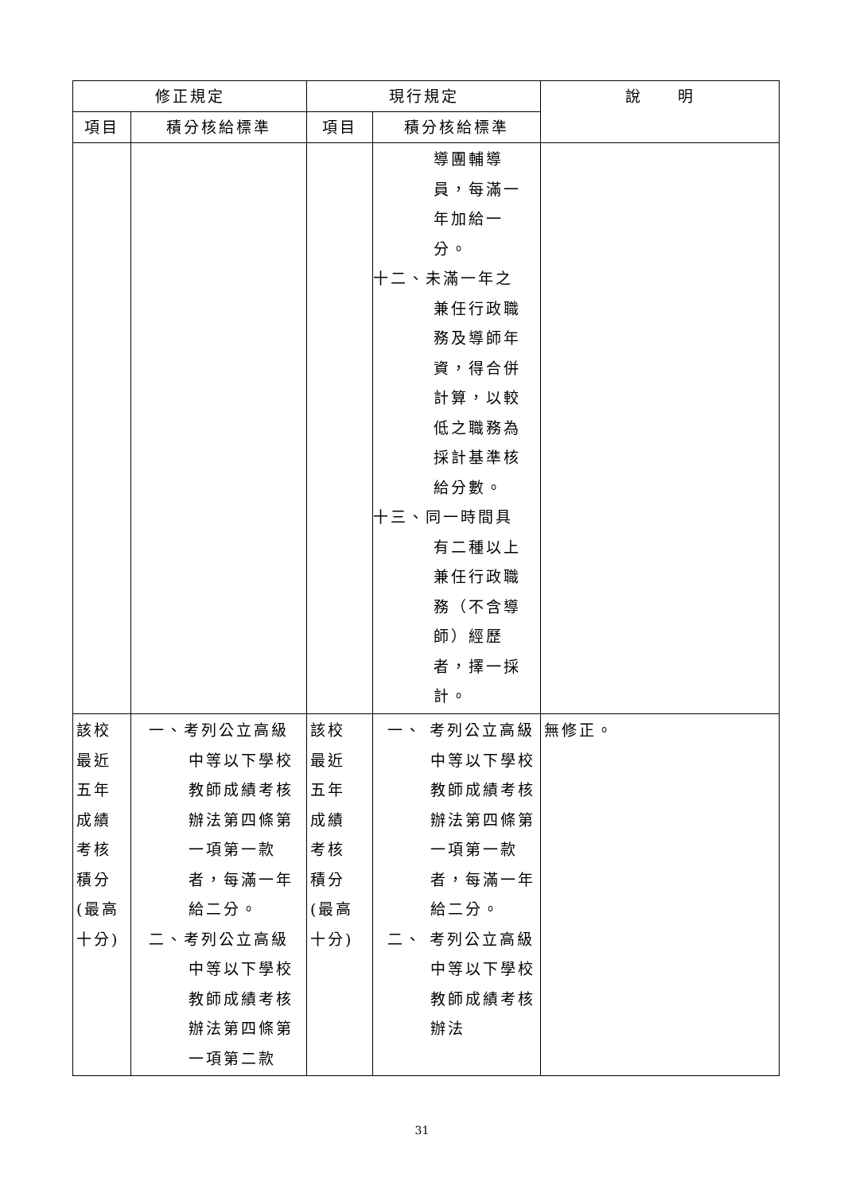| 修正規定 | | 現行規定 | | 說 明 |
| --- | --- | --- | --- | --- |
| 項目 | 積分核給標準 | 項目 | 積分核給標準 | |
| | | | 導團輔導 員，每滿一 年加給一 分。 十二、 未滿一年之 兼任行政職 務及導師年 資，得合併 計算，以較 低之職務為 採計基準核 給分數。 十三、 同一時間具 有二種以上 兼任行政職 務（不含導 師）經歷 者，擇一採 計。 | |
| 該校 最近 五年 成績 考核 積分 (最高 十分) | 一、考列公立高級中等以下學校教師成績考核辦法第四條第一項第一款者，每滿一年給二分。 二、考列公立高級中等以下學校教師成績考核辦法第四條第一項第二款 | 該校 最近 五年 成績 考核 積分 (最高 十分) | 一、 考列公立高級中等以下學校教師成績考核辦法第四條第一項第一款者，每滿一年給二分。 二、 考列公立高級中等以下學校教師成績考核辦法 | 無修正。 |
31